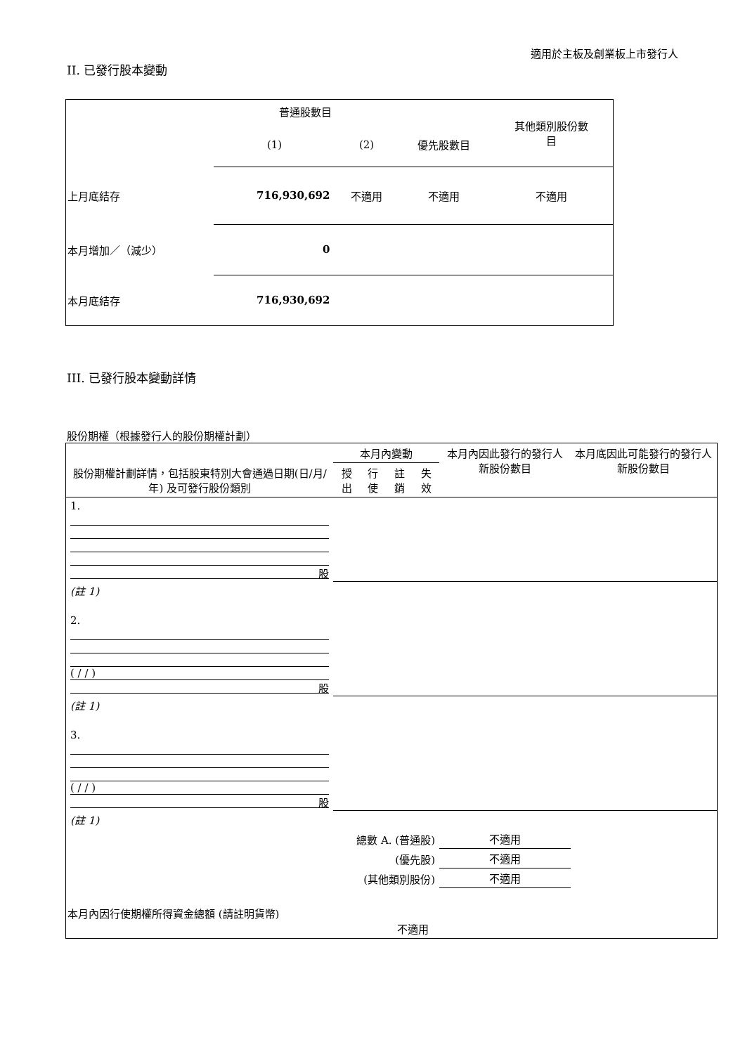適用於主板及創業板上市發行人
II. 已發行股本變動
| | 普通股數目 | | | 其他類別股份數 目 |
| | (1) | (2) | 優先股數目 | |
| 上月底結存 | 716,930,692 | 不適用 | 不適用 | 不適用 |
| 本月增加／（減少） | 0 | | | |
| 本月底結存 | 716,930,692 | | | |
III. 已發行股本變動詳情
股份期權（根據發行人的股份期權計劃）
| 股份期權計劃詳情，包括股東特別大會通過日期(日/月/年) 及可發行股份類別 | 本月內變動 | | | | 本月內因此發行的發行人新股份數目 | 本月底因此可能發行的發行人新股份數目 |
| --- | --- | --- | --- | --- | --- | --- |
| | 授出 | 行使 | 註銷 | 失效 | | |
| 1. 股 | | | | | | |
| (註 1) | | | | | | |
| 2. ( / / ) 股 | | | | | | |
| (註 1) | | | | | | |
| 3. ( / / ) 股 | | | | | | |
| (註 1) | | | | | | |
| 總數 A. (普通股) | | | | | 不適用 | |
| (優先股) | | | | | 不適用 | |
| (其他類別股份) | | | | | 不適用 | |
| 本月內因行使期權所得資金總額 (請註明貨幣) | | | 不適用 | | | |